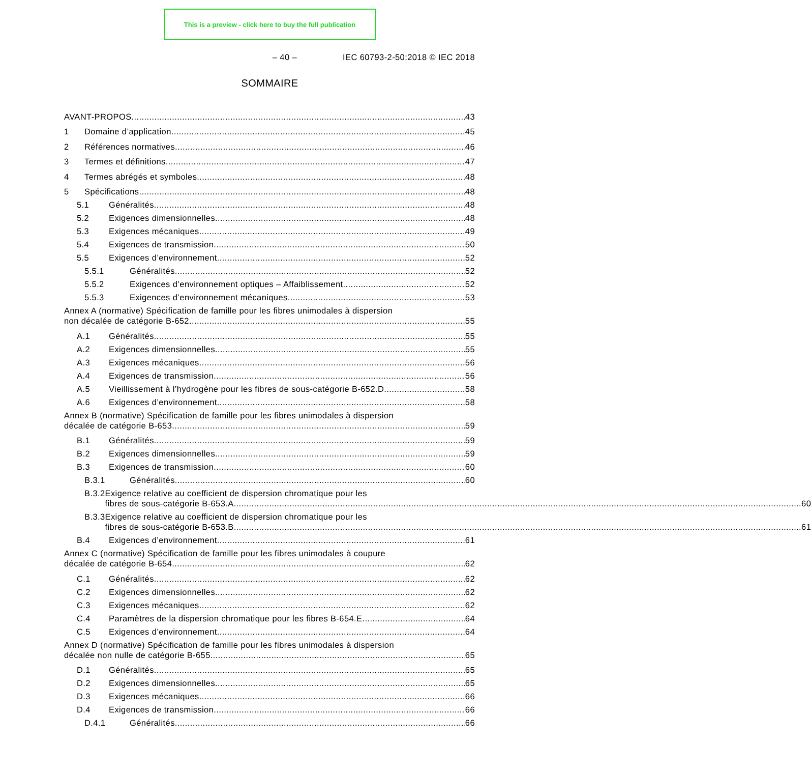This is a preview - click here to buy the full publication
– 40 – IEC 60793-2-50:2018 © IEC 2018
SOMMAIRE
AVANT-PROPOS 43
1 Domaine d’application 45
2 Références normatives 46
3 Termes et définitions 47
4 Termes abrégés et symboles 48
5 Spécifications 48
5.1 Généralités 48
5.2 Exigences dimensionnelles 48
5.3 Exigences mécaniques 49
5.4 Exigences de transmission 50
5.5 Exigences d’environnement 52
5.5.1 Généralités 52
5.5.2 Exigences d’environnement optiques – Affaiblissement 52
5.5.3 Exigences d’environnement mécaniques 53
Annex A (normative) Spécification de famille pour les fibres unimodales à dispersion
non décalée de catégorie B-652 55
A.1 Généralités 55
A.2 Exigences dimensionnelles 55
A.3 Exigences mécaniques 56
A.4 Exigences de transmission 56
A.5 Vieillissement à l’hydrogène pour les fibres de sous-catégorie B-652.D 58
A.6 Exigences d’environnement 58
Annex B (normative) Spécification de famille pour les fibres unimodales à dispersion
décalée de catégorie B-653 59
B.1 Généralités 59
B.2 Exigences dimensionnelles 59
B.3 Exigences de transmission 60
B.3.1 Généralités 60
B.3.2 Exigence relative au coefficient de dispersion chromatique pour les
fibres de sous-catégorie B-653.A 60
B.3.3 Exigence relative au coefficient de dispersion chromatique pour les
fibres de sous-catégorie B-653.B 61
B.4 Exigences d’environnement 61
Annex C (normative) Spécification de famille pour les fibres unimodales à coupure
décalée de catégorie B-654 62
C.1 Généralités 62
C.2 Exigences dimensionnelles 62
C.3 Exigences mécaniques 62
C.4 Paramètres de la dispersion chromatique pour les fibres B-654.E 64
C.5 Exigences d’environnement 64
Annex D (normative) Spécification de famille pour les fibres unimodales à dispersion
décalée non nulle de catégorie B-655 65
D.1 Généralités 65
D.2 Exigences dimensionnelles 65
D.3 Exigences mécaniques 66
D.4 Exigences de transmission 66
D.4.1 Généralités 66